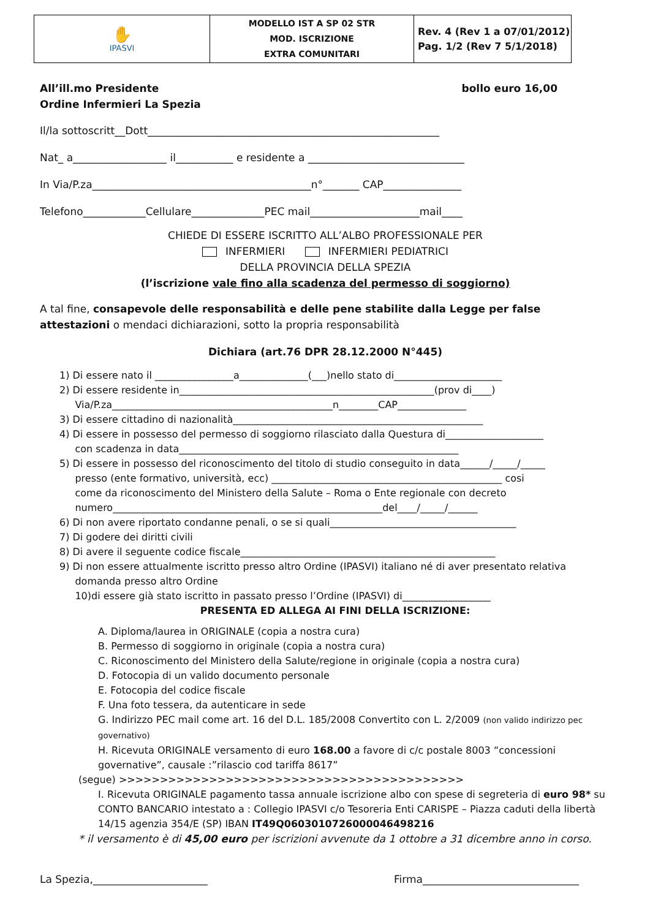| ✋ IPASVI | MODELLO IST A SP 02 STR MOD. ISCRIZIONE EXTRA COMUNITARI | Rev. 4 (Rev 1 a 07/01/2012) Pag. 1/2 (Rev 7 5/1/2018) |
All’ill.mo Presidente bollo euro 16,00
Ordine Infermieri La Spezia
Il/la sottoscritt__Dott________________________________________________________
Nat_ a__________________ il___________ e residente a ______________________________
In Via/P.za__________________________________________n°_______ CAP_______________
Telefono____________Cellulare______________PEC mail_____________________mail____
CHIEDE DI ESSERE ISCRITTO ALL’ALBO PROFESSIONALE PER
INFERMIERI INFERMIERI PEDIATRICI
DELLA PROVINCIA DELLA SPEZIA
(l’iscrizione vale fino alla scadenza del permesso di soggiorno)
A tal fine, consapevole delle responsabilità e delle pene stabilite dalla Legge per false attestazioni o mendaci dichiarazioni, sotto la propria responsabilità
Dichiara (art.76 DPR 28.12.2000 N°445)
1) Di essere nato il ________________a______________(___)nello stato di______________________
2) Di essere residente in____________________________________________________(prov di____)
Via/P.za_____________________________________________n________CAP______________
3) Di essere cittadino di nazionalità___________________________________________________
4) Di essere in possesso del permesso di soggiorno rilasciato dalla Questura di____________________
con scadenza in data_________________________________________________________
5) Di essere in possesso del riconoscimento del titolo di studio conseguito in data______/_____/_____
presso (ente formativo, università, ecc) _______________________________________________ cosi
come da riconoscimento del Ministero della Salute – Roma o Ente regionale con decreto
numero_______________________________________________________del____/_____/______
6) Di non avere riportato condanne penali, o se si quali______________________________________
7) Di godere dei diritti civili
8) Di avere il seguente codice fiscale____________________________________________________
9) Di non essere attualmente iscritto presso altro Ordine (IPASVI) italiano né di aver presentato relativa
domanda presso altro Ordine
10)di essere già stato iscritto in passato presso l’Ordine (IPASVI) di__________________
PRESENTA ED ALLEGA AI FINI DELLA ISCRIZIONE:
A. Diploma/laurea in ORIGINALE (copia a nostra cura)
B. Permesso di soggiorno in originale (copia a nostra cura)
C. Riconoscimento del Ministero della Salute/regione in originale (copia a nostra cura)
D. Fotocopia di un valido documento personale
E. Fotocopia del codice fiscale
F. Una foto tessera, da autenticare in sede
G. Indirizzo PEC mail come art. 16 del D.L. 185/2008 Convertito con L. 2/2009 (non valido indirizzo pec governativo)
H. Ricevuta ORIGINALE versamento di euro 168.00 a favore di c/c postale 8003 “concessioni governative”, causale :”rilascio cod tariffa 8617”
(segue) >>>>>>>>>>>>>>>>>>>>>>>>>>>>>>>>>>>>>>>>>>
I. Ricevuta ORIGINALE pagamento tassa annuale iscrizione albo con spese di segreteria di euro 98* su CONTO BANCARIO intestato a : Collegio IPASVI c/o Tesoreria Enti CARISPE – Piazza caduti della libertà 14/15 agenzia 354/E (SP) IBAN IT49Q0603010726000046498216
* il versamento è di 45,00 euro per iscrizioni avvenute da 1 ottobre a 31 dicembre anno in corso.
La Spezia,______________________ Firma______________________________